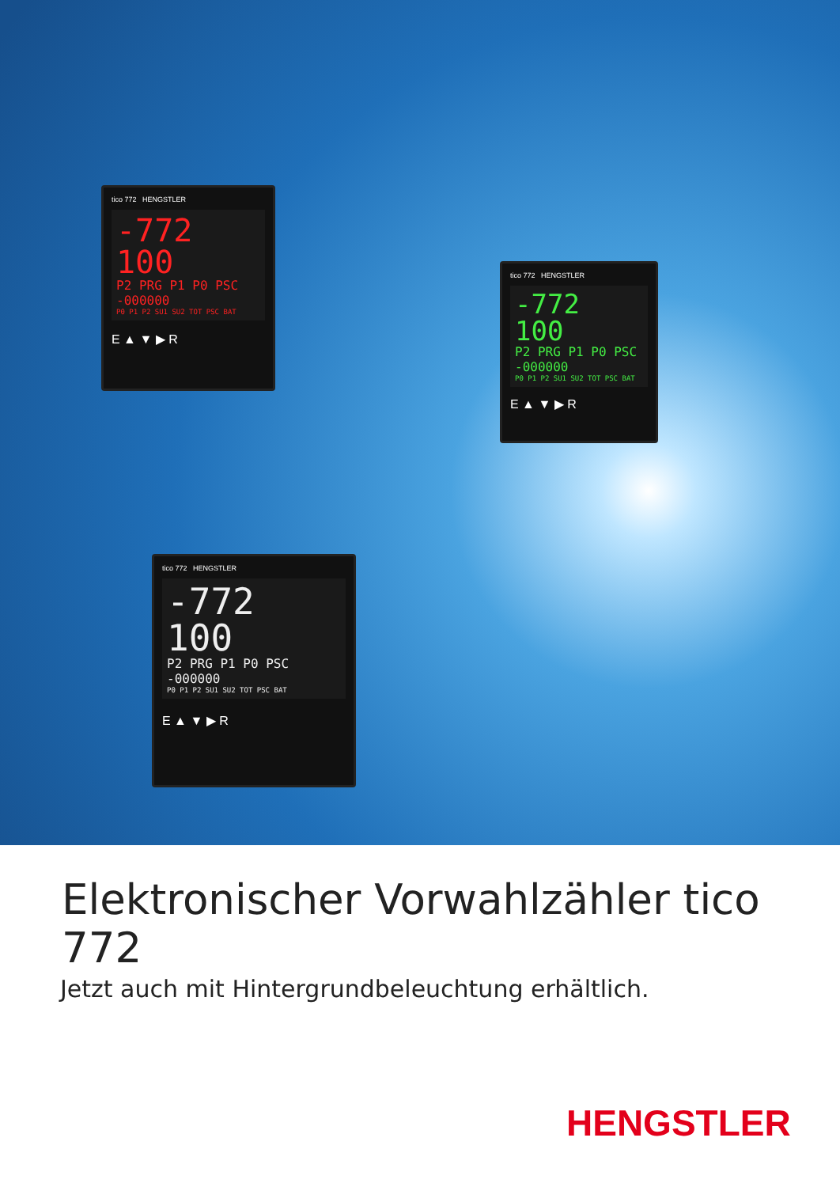tico 772 HENGSTLER
-772 100
P2 PRG P1 P0 PSC -000000
P0 P1 P2 SU1 SU2 TOT PSC BAT
E ▲ ▼ ▶ R
tico 772 HENGSTLER
-772 100
P2 PRG P1 P0 PSC -000000
P0 P1 P2 SU1 SU2 TOT PSC BAT
E ▲ ▼ ▶ R
tico 772 HENGSTLER
-772 100
P2 PRG P1 P0 PSC -000000
P0 P1 P2 SU1 SU2 TOT PSC BAT
E ▲ ▼ ▶ R
Elektronischer Vorwahlzähler tico 772
Jetzt auch mit Hintergrundbeleuchtung erhältlich.
HENGSTLER